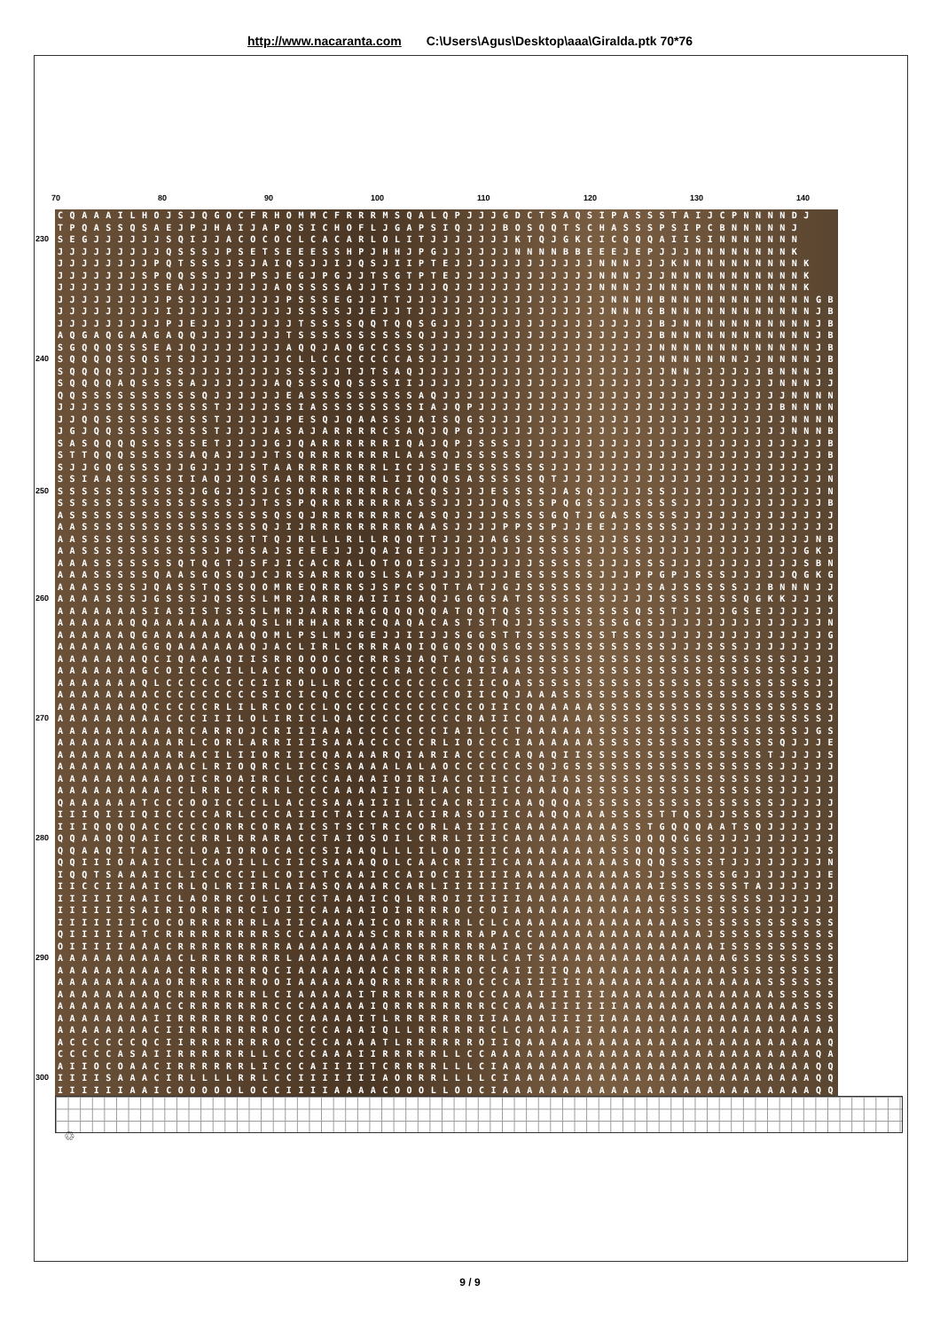http://www.nacaranta.com C:\Users\Agus\Desktop\aaa\Giralda.ptk 70*76
70 80 90 100 110 120 130 140
CQAAAILHOJSJQGOCFRHOMMCFRRRMSQALQPJJJGDCTSAQSIPASSSTAIJCPNNNNDJ
TPQASSQSAEJPJHAIJAPQSICHOFLJGAPSIQJJJBOSQQTSCHASSSPSIPCBNNNNNJ
230 SEGJJJJJJSQIJJACOCOCLCACARLOLITJJJJJJJKTQJGKCICQQQAIISINNNNNNN
JJJJJJJJJQSSSJPSETSEEESSHPJHHJPGJJJJJJNNNNBBEEEJEPJJJNNNNNNNNK
JJJJJJJJPQTSSSJSJAIQSJJIJQSJIIPTEJJJJJJJJJJJJNNNJJJKNNNNNNNNNNK
JJJJJJJSPQQSSJJJPSJEGJPGJJTSGTPTEJJJJJJJJJJJJNNNJJJNNNNNNNNNNNK
JJJJJJJJSEAJJJJJJJAQSSSSAJJTSJJJQJJJJJJJJJJJJNNNJJNNNNNNNNNNNNK
JJJJJJJJJPSJJJJJJJJPSSSEGJJTTJJJJJJJJJJJJJJJJJNNNNBNNNNNNNNNNNNGB
JJJJJJJJJIJJJJJJJJJJSSSSJJEJJTJJJJJJJJJJJJJJJJNNNGBNNNNNNNNNNNNJB
JJJJJJJJJPJEJJJJJJJJTSSSSQQTQQSGJJJJJJJJJJJJJJJJJJBJNNNNNNNNNNNJB
AQGAQGAAGAQQJJJJJJJTSSSSSSSSSSQJJJJJJJJJJJJJJJJJJJBNNNNNNNNNNNNJB
SGQQQSSSEAJQJJJJJJJAQQJAQGCCSSSJJJJJJJJJJJJJJJJJJJNNNNNNNNNNNNNJB
240 SQQQQSSQSTSJJJJJJJJCLLCCCCCCCASJJJJJJJJJJJJJJJJJJJNNNNNNNJJNNNNJB
SQQQQSJJJSSJJJJJJJJSSSJJTJTSAQJJJJJJJJJJJJJJJJJJJJJNNJJJJJJBNNNJB
SQQQQAQSSSSAJJJJJJAQSSSQQSSSIIJJJJJJJJJJJJJJJJJJJJJJJJJJJJJJNNNJJ
QQSSSSSSSSSSQJJJJJJEASSSSSSSSSAQJJJJJJJJJJJJJJJJJJJJJJJJJJJJJNNNNJ
JJJSSSSSSSSSSTJJJJSSIASSSSSSSSIAJQPJJJJJJJJJJJJJJJJJJJJJJJJJBNNNNJ
JJQQSSSSSSSSSTJJJJJPESQJQAASSJAISQGSJJJJJJJJJJJJJJJJJJJJJJJJJNNNNK
JGJQQSSSSSSSSTJJJJASAJARRRRCSAQJQPGJJJJJJJJJJJJJJJJJJJJJJJJJJNNNBK
SASQQQQSSSSSETJJJJGJQARRRRRRIQAJQPJSSSJJJJJJJJJJJJJJJJJJJJJJJJJJBK
STTQQQSSSSSAQAJJJJTSQRRRRRRRLAASQJSSSSSJJJJJJJJJJJJJJJJJJJJJJJJJBK
SJJGQGSSSJJGJJJJSTAARRRRRRRLICJSJESSSSSSSJJJJJJJJJJJJJJJJJJJJJJJJK
SSIAASSSSSIIAQJJQSAARRRRRRRLIIQQQSASSSSSQTJJJJJJJJJJJJJJJJJJJJJJNG
250 SSSSSSSSSSSJGGJJSJCSORRRRRRRCACQSJJJESSSSJASQJJJJSSJJJJJJJJJJJJJNNJB
SSSSSSSSSSSSSSSJJTSSPQRRRRRRRASSJJJJJQSSSPQGSSJJSSSSJJJJJJJJJJJJBNKD
ASSSSSSSSSSSSSSSSSQSQJRRRRRRRCASQJJJJSSSSGQTJGASSSSSJJJJJJJJJJJJJBJB
AASSSSSSSSSSSSSSSQJIJRRRRRRRRRAASJJJJPPSSPJJEEJJSSSSJJJJJJJJJJJJJKJB
AASSSSSSSSSSSSSSTTQJRLLLRLLRQQTTJJJJAGSJSSSSSJJSSSJJJJJJJJJJJJJNBBKD
AASSSSSSSSSSSJPGSAJSEEEJJJQAIGEJJJJJJJJSSSSSJJJSSJJJJJJJJJJJJJGKJBKD
AAASSSSSSSQTQGTJSFJICACRALOTOOISJJJJJJJJSSSSSJJJSSSJJJJJJJJJJJSBNNGJ
AAASSSSSQAASGQSQJCJRSARRROSLSAPJJJJJJJESSSSSSJJJPPGPJSSSJJJJJQGKGJN
AAASSSSJQASSTQSSQOMREQRRRSJSPCSQTTATJGJSSSSSSJJJJSAJSSSSSJJBNNNJJN
260 AAAASSSJGSSSJQSSSLMRJARRRAIIISAQJGGGSATSSSSSSSJJJJSSSSSSSQGKKJJJK
AAAAAAASIASISTSSSLMRJARRRAGQQQQQATQQTQSSSSSSSSSSQSSTJJJJGSEJJJJJJG
AAAAAAQQAAAAAAAAQSLHRHARRRCQAQACASTSTQJJSSSSSSSGGSJJJJJJJJJJJJJJNK
AAAAAAQGAAAAAAAAQOMLPSLMJGEJJIIJJSGGSTTSSSSSSSTSSSJJJJJJJJJJJJJJGG
AAAAAAAGGQAAAAAAQJACLIRLCRRRAQIQGQSQQSGSSSSSSSSSSSSJJJSSSJJJJJJJJK
AAAAAAAQCIQAAAQIISRROOOCCCRRSIAQTAQGSGSSSSSSSSSSSSSSSSSSSSSSSJJJJI
AAAAAAAGCOICCCILLACCROOOOCCCRACCCCAIIAASSSSSSSSSSSSSSSSSSSSSSSSJJA
AAAAAAAQLCCCCCCCCIIROLLRCCCCCCCCCCIICOASSSSSSSSSSSSSSSSSSSSSSSSJJAD
AAAAAAAACCCCCCCCCSICICQCCCCCCCCCCOIICQJAAASSSSSSSSSSSSSSSSSSSSSJJKD
AAAAAAAQCCCCCRLILRCOCCLQCCCCCCCCCCCOIICQAAAAASSSSSSSSSSSSSSSSSSSJKD
270 AAAAAAAAACCCIIILOLIRICLQACCCCCCCCCRAIICQAAAAASSSSSSSSSSSSSSSSSSSJKD
AAAAAAAAAARCARROJCRIIIAAACCCCCCCIAILCCTAAAAAASSSSSSSSSSSSSSSSSJGSJAD
AAAAAAAAAARLCORLARRIIISAAACCCCCRLIOCCCIAAAAAASSSSSSSSSSSSSSSQJJJEKN
AAAAAAAAAARACILIIORIICQAAAARQIARIACCCCAQAQIISSSSSSSSSSSSSSSTJJJJSGN
AAAAAAAAAAACLRIOQRCLICCSAAAALALAOCCCCCCSQJGSSSSSSSSSSSSSSSSSJJJJJQK
AAAAAAAAAAOICROAIRCLCCCAAAAIOIRIACCIICCAAIASSSSSSSSSSSSSSSSSJJJJJJG
AAAAAAAAACCLRRLCCRRLCCCAAAAIIORLACRLIICAAAQASSSSSSSSSSSSSSSSJJJJJJG
QAAAAAATCCCOOICCCLLACCSAAAIIILICACRIICAAQQQASSSSSSSSSSSSSSSSJJJJJSI
IIIQIIIQICCCCARLCCCAIICTAICAIACIRASOIICAAQQAAASSSSTTQSJJSSSSJJJJJNI
IIIQQQQACCCCCORRCORAICSTSCTRCCORLAIIICAAAAAAAAASSTGQQQAATSQJJJJJJJI
280 QQAAQQQAICCCRRLRRARACCTAIOSOILCRRLIIICAAAAAAAASSQQQQGGSJJJJJJJJJJI
QQAAQITAICCLOAIOROCACCSIAAQLLLILOOIIICAAAAAAAASSQQQSSSJJJJJJJJJJSA
QQIIIOAAICLLCAOILLCIICSAAAQOLCAACRIIICAAAAAAAAASQQQSSSSTJJJJJJJJNID
IQQTSAAAICLICCCCILCOICTCAAICCAIOCIIIIIAAAAAAAAAASJJSSSSSGJJJJJJJEAD
IICCIIAAICRLQLRIIRLAIASQAAARCARLIIIIIIIAAAAAAAAAAAISSSSSSTAJJJJJJAD
IIIIIIAAICLAORRCOLCICCTAAAICQLRROIIIIIIAAAAAAAAAAAGSSSSSSSSJJJJJJAD
IIIIIISAIRIORRRRCIOIICAAAAIOIRRRROCCOIAAAAAAAAAAAASSSSSSSSSJJJJJJKN
IIIIIIICOCORRRRRRLAIICAAAAICORRRRRLCLCAAAAAAAAAAAAAASSSSSSSSSSSSSAB
QIIIIIATCRRRRRRRRRSCCAAAAASCRRRRRRRAPACCAAAAAAAAAAAAAAJSSSSSSSSSSAG
OIIIIIAAACRRRRRRRRRAAAAAAAAARRRRRRRRAIACAAAAAAAAAAAAAAAISSSSSSSSSQJ
290 AAAAAAAAAACLRRRRRRRLAAAAAAAACRRRRRRRLCATSAAAAAAAAAAAAAAAGSSSSSSSSTJ
AAAAAAAAAACRRRRRRQCIAAAAAAACRRRRRROCCAIIIIQAAAAAAAAAAAAASSSSSSSSI
AAAAAAAAAORRRRRRROOIAAAAAAQRRRRRRROCCCAIIIIIAAAAAAAAAAAAAAASSSSSSI
AAAAAAAAQCRRRRRRRLCIAAAAAITRRRRRRROCCAAAIIIIIIAAAAAAAAAAAAAASSSSSSK
AAAAAAAAACCRRRRRRRCCCAAAAAIQRRRRRRRRCCAAAIIIIIIAAAAAAAAAAAAAAASSSSC
AAAAAAAAIIRRRRRRROCCCAAAAITLRRRRRRRIIAAAAIIIIIAAAAAAAAAAAAAAAAASSSC
AAAAAAAACIIRRRRRRROCCCCAAAIQLLRRRRRRCLCAAAAIIAAAAAAAAAAAAAAAAAAAAAJC
ACCCCCCQCIIRRRRRRROCCCCAAAATLRRRRRROIIQAAAAAAAAAAAAAAAAAAAAAAAAAQSSID
CCCCCASAIIRRRRRRLLCCCCAAAIIRRRRRLLCCAAAAAAAAAAAAAAAAAAAAAAAAAAAQASCD
AIIOCOAACIRRRRRRLICCCAIIIITCRRRRLLLCIAAAAAAAAAAAAAAAAAAAAAAAAAAQQAGOF
300 IIIISAAACIRLLLLRRLCCIIIIIIIAORRRLLLLCIAAAAAAAAAAAAAAAAAAAAAAAAAQQQPOF
IIIIIIAAICOOOOOLOCCIIIIAAAACOOOLLOOCIAAAAAAAAAAAAAAAAAAAAAAAAAAQQQQ
♲
9 / 9